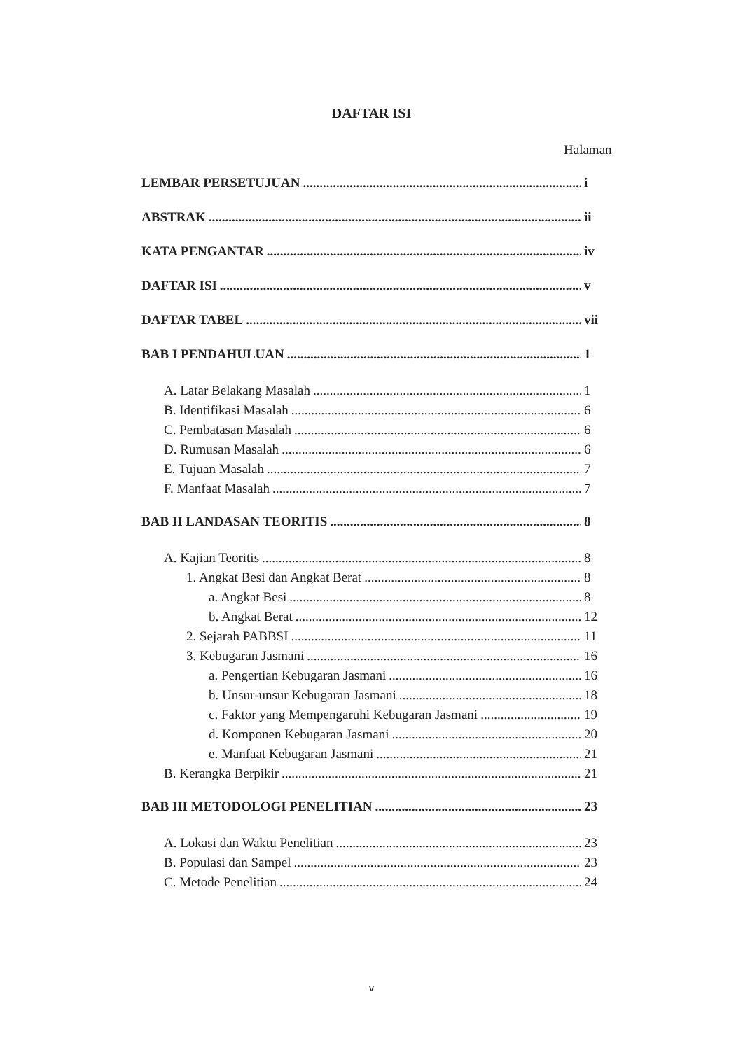DAFTAR ISI
Halaman
LEMBAR PERSETUJUAN i
ABSTRAK ii
KATA PENGANTAR iv
DAFTAR ISI v
DAFTAR TABEL vii
BAB I PENDAHULUAN 1
A. Latar Belakang Masalah 1
B. Identifikasi Masalah 6
C. Pembatasan Masalah 6
D. Rumusan Masalah 6
E. Tujuan Masalah 7
F. Manfaat Masalah 7
BAB II LANDASAN TEORITIS 8
A. Kajian Teoritis 8
1. Angkat Besi dan Angkat Berat 8
a. Angkat Besi 8
b. Angkat Berat 12
2. Sejarah PABBSI 11
3. Kebugaran Jasmani 16
a. Pengertian Kebugaran Jasmani 16
b. Unsur-unsur Kebugaran Jasmani 18
c. Faktor yang Mempengaruhi Kebugaran Jasmani 19
d. Komponen Kebugaran Jasmani 20
e. Manfaat Kebugaran Jasmani 21
B. Kerangka Berpikir 21
BAB III METODOLOGI PENELITIAN 23
A. Lokasi dan Waktu Penelitian 23
B. Populasi dan Sampel 23
C. Metode Penelitian 24
v